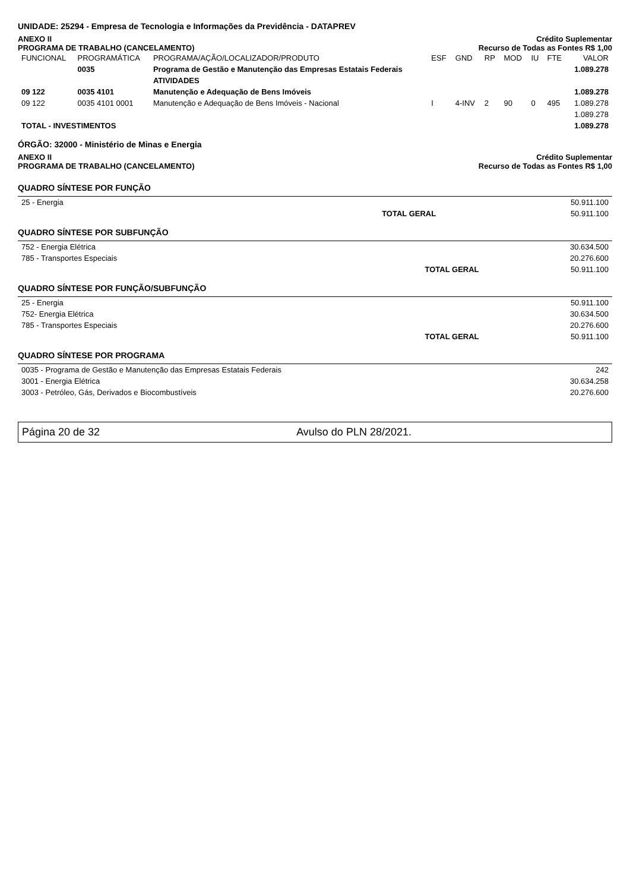UNIDADE: 25294 - Empresa de Tecnologia e Informações da Previdência - DATAPREV
ANEXO II Crédito Suplementar
PROGRAMA DE TRABALHO (CANCELAMENTO) Recurso de Todas as Fontes R$ 1,00
| FUNCIONAL | PROGRAMÁTICA | PROGRAMA/AÇÃO/LOCALIZADOR/PRODUTO | ESF | GND | RP | MOD | IU | FTE | VALOR |
| --- | --- | --- | --- | --- | --- | --- | --- | --- | --- |
| | 0035 | Programa de Gestão e Manutenção das Empresas Estatais Federais | | | | | | | 1.089.278 |
| | | ATIVIDADES | | | | | | | |
| 09 122 | 0035 4101 | Manutenção e Adequação de Bens Imóveis | | | | | | | 1.089.278 |
| 09 122 | 0035 4101 0001 | Manutenção e Adequação de Bens Imóveis - Nacional | I | 4-INV | 2 | 90 | 0 | 495 | 1.089.278 |
| | | | | | | | | | 1.089.278 |
| TOTAL - INVESTIMENTOS | | | | | | | | | 1.089.278 |
ÓRGÃO: 32000 - Ministério de Minas e Energia
ANEXO II Crédito Suplementar
PROGRAMA DE TRABALHO (CANCELAMENTO) Recurso de Todas as Fontes R$ 1,00
QUADRO SÍNTESE POR FUNÇÃO
| 25 - Energia | | 50.911.100 |
| | TOTAL GERAL | 50.911.100 |
QUADRO SÍNTESE POR SUBFUNÇÃO
| 752 - Energia Elétrica | | 30.634.500 |
| 785 - Transportes Especiais | | 20.276.600 |
| | TOTAL GERAL | 50.911.100 |
QUADRO SÍNTESE POR FUNÇÃO/SUBFUNÇÃO
| 25 - Energia | | 50.911.100 |
| 752- Energia Elétrica | | 30.634.500 |
| 785 - Transportes Especiais | | 20.276.600 |
| | TOTAL GERAL | 50.911.100 |
QUADRO SÍNTESE POR PROGRAMA
| 0035 - Programa de Gestão e Manutenção das Empresas Estatais Federais | 242 |
| 3001 - Energia Elétrica | 30.634.258 |
| 3003 - Petróleo, Gás, Derivados e Biocombustíveis | 20.276.600 |
Página 20 de 32 Avulso do PLN 28/2021.